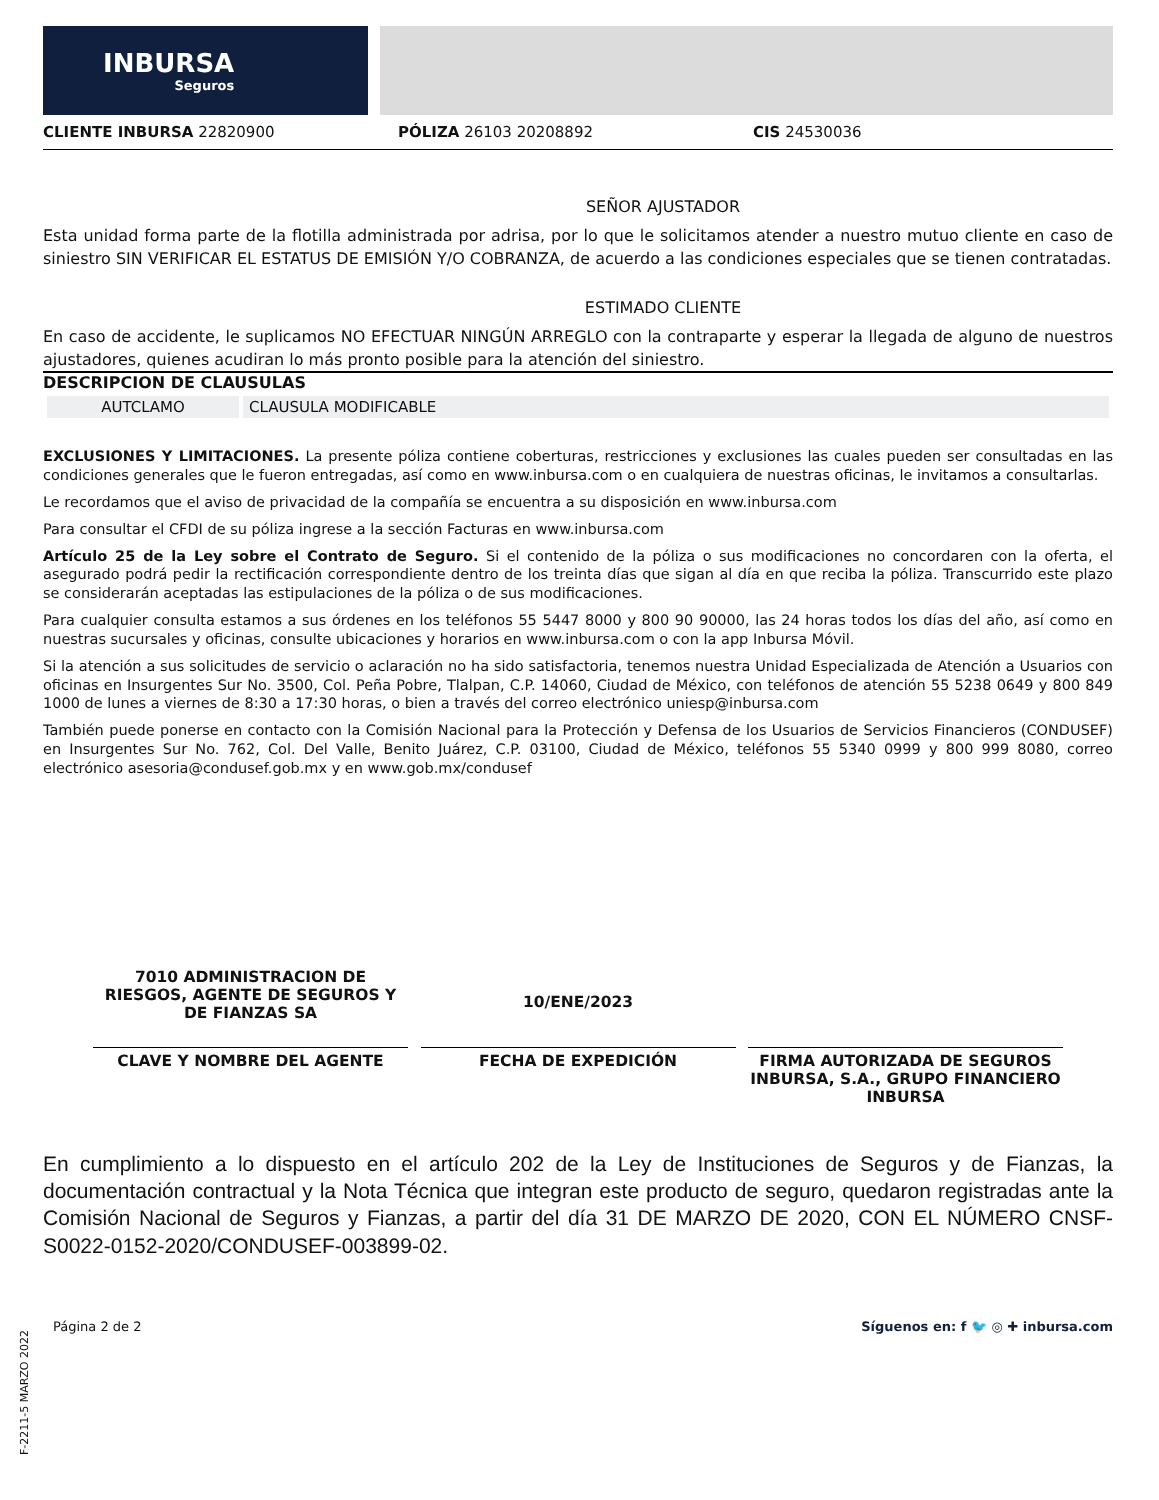INBURSA
Seguros
CLIENTE INBURSA 22820900 PÓLIZA 26103 20208892 CIS 24530036
SEÑOR AJUSTADOR
Esta unidad forma parte de la flotilla administrada por adrisa, por lo que le solicitamos atender a nuestro mutuo cliente en caso de siniestro SIN VERIFICAR EL ESTATUS DE EMISIÓN Y/O COBRANZA, de acuerdo a las condiciones especiales que se tienen contratadas.
ESTIMADO CLIENTE
En caso de accidente, le suplicamos NO EFECTUAR NINGÚN ARREGLO con la contraparte y esperar la llegada de alguno de nuestros ajustadores, quienes acudiran lo más pronto posible para la atención del siniestro.
DESCRIPCION DE CLAUSULAS
| AUTCLAMO | CLAUSULA MODIFICABLE |
EXCLUSIONES Y LIMITACIONES. La presente póliza contiene coberturas, restricciones y exclusiones las cuales pueden ser consultadas en las condiciones generales que le fueron entregadas, así como en www.inbursa.com o en cualquiera de nuestras oficinas, le invitamos a consultarlas.
Le recordamos que el aviso de privacidad de la compañía se encuentra a su disposición en www.inbursa.com
Para consultar el CFDI de su póliza ingrese a la sección Facturas en www.inbursa.com
Artículo 25 de la Ley sobre el Contrato de Seguro. Si el contenido de la póliza o sus modificaciones no concordaren con la oferta, el asegurado podrá pedir la rectificación correspondiente dentro de los treinta días que sigan al día en que reciba la póliza. Transcurrido este plazo se considerarán aceptadas las estipulaciones de la póliza o de sus modificaciones.
Para cualquier consulta estamos a sus órdenes en los teléfonos 55 5447 8000 y 800 90 90000, las 24 horas todos los días del año, así como en nuestras sucursales y oficinas, consulte ubicaciones y horarios en www.inbursa.com o con la app Inbursa Móvil.
Si la atención a sus solicitudes de servicio o aclaración no ha sido satisfactoria, tenemos nuestra Unidad Especializada de Atención a Usuarios con oficinas en Insurgentes Sur No. 3500, Col. Peña Pobre, Tlalpan, C.P. 14060, Ciudad de México, con teléfonos de atención 55 5238 0649 y 800 849 1000 de lunes a viernes de 8:30 a 17:30 horas, o bien a través del correo electrónico uniesp@inbursa.com
También puede ponerse en contacto con la Comisión Nacional para la Protección y Defensa de los Usuarios de Servicios Financieros (CONDUSEF) en Insurgentes Sur No. 762, Col. Del Valle, Benito Juárez, C.P. 03100, Ciudad de México, teléfonos 55 5340 0999 y 800 999 8080, correo electrónico asesoria@condusef.gob.mx y en www.gob.mx/condusef
7010 ADMINISTRACION DE RIESGOS, AGENTE DE SEGUROS Y DE FIANZAS SA
CLAVE Y NOMBRE DEL AGENTE
10/ENE/2023
FECHA DE EXPEDICIÓN
FIRMA AUTORIZADA DE SEGUROS INBURSA, S.A., GRUPO FINANCIERO INBURSA
En cumplimiento a lo dispuesto en el artículo 202 de la Ley de Instituciones de Seguros y de Fianzas, la documentación contractual y la Nota Técnica que integran este producto de seguro, quedaron registradas ante la Comisión Nacional de Seguros y Fianzas, a partir del día 31 DE MARZO DE 2020, CON EL NÚMERO CNSF-S0022-0152-2020/CONDUSEF-003899-02.
Página 2 de 2 Síguenos en: f 🐦 ◎ ✚ inbursa.com
F-2211-5 MARZO 2022